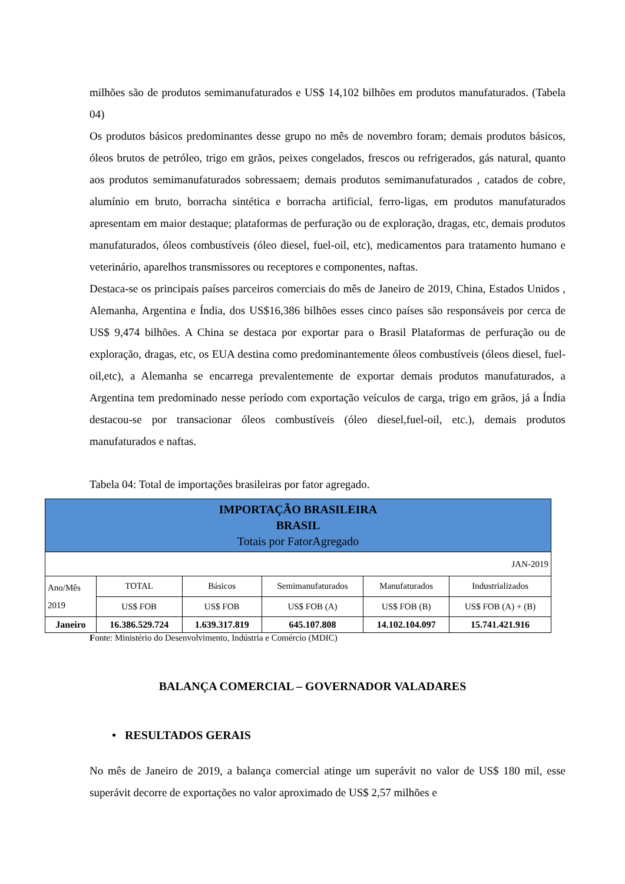milhões são de produtos semimanufaturados e US$ 14,102 bilhões em produtos manufaturados. (Tabela 04)
Os produtos básicos predominantes desse grupo no mês de novembro foram; demais produtos básicos, óleos brutos de petróleo, trigo em grãos, peixes congelados, frescos ou refrigerados, gás natural, quanto aos produtos semimanufaturados sobressaem; demais produtos semimanufaturados , catados de cobre, alumínio em bruto, borracha sintética e borracha artificial, ferro-ligas, em produtos manufaturados apresentam em maior destaque; plataformas de perfuração ou de exploração, dragas, etc, demais produtos manufaturados, óleos combustíveis (óleo diesel, fuel-oil, etc), medicamentos para tratamento humano e veterinário, aparelhos transmissores ou receptores e componentes, naftas.
Destaca-se os principais países parceiros comerciais do mês de Janeiro de 2019, China, Estados Unidos , Alemanha, Argentina e Índia, dos US$16,386 bilhões esses cinco países são responsáveis por cerca de US$ 9,474 bilhões. A China se destaca por exportar para o Brasil Plataformas de perfuração ou de exploração, dragas, etc, os EUA destina como predominantemente óleos combustíveis (óleos diesel, fuel-oil,etc), a Alemanha se encarrega prevalentemente de exportar demais produtos manufaturados, a Argentina tem predominado nesse período com exportação veículos de carga, trigo em grãos, já a Índia destacou-se por transacionar óleos combustíveis (óleo diesel,fuel-oil, etc.), demais produtos manufaturados e naftas.
Tabela 04: Total de importações brasileiras por fator agregado.
| IMPORTAÇÃO BRASILEIRA BRASIL Totais por FatorAgregado | | | | | |
| JAN-2019 | | | | | |
| Ano/Mês 2019 | TOTAL | Básicos | Semimanufaturados | Manufaturados | Industrializados |
| | US$ FOB | US$ FOB | US$ FOB (A) | US$ FOB (B) | US$ FOB (A) + (B) |
| Janeiro | 16.386.529.724 | 1.639.317.819 | 645.107.808 | 14.102.104.097 | 15.741.421.916 |
Fonte: Ministério do Desenvolvimento, Indústria e Comércio (MDIC)
BALANÇA COMERCIAL – GOVERNADOR VALADARES
• RESULTADOS GERAIS
No mês de Janeiro de 2019, a balança comercial atinge um superávit no valor de US$ 180 mil, esse superávit decorre de exportações no valor aproximado de US$ 2,57 milhões e